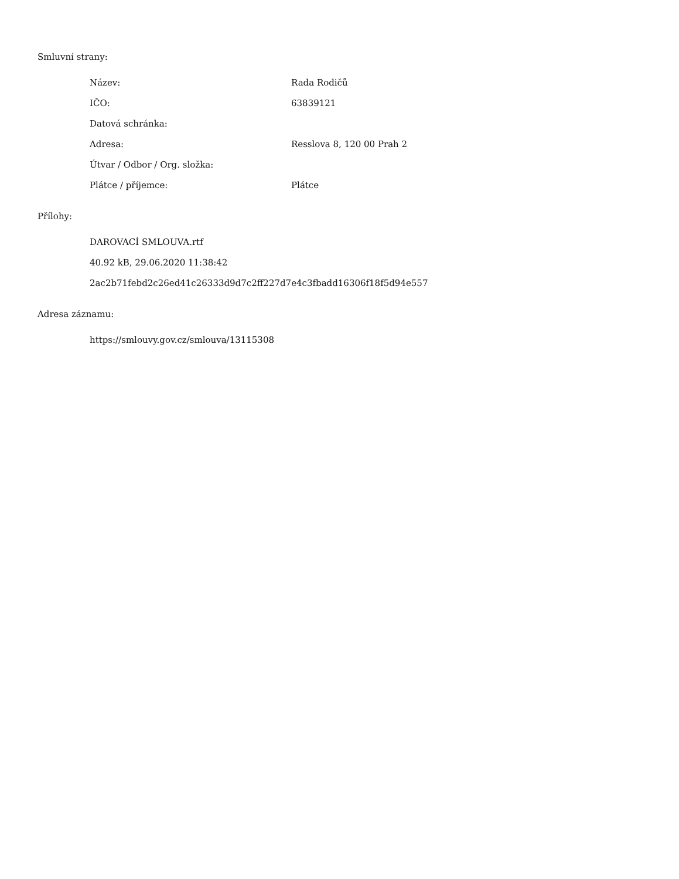Smluvní strany:
| Název: | Rada Rodičů |
| IČO: | 63839121 |
| Datová schránka: | |
| Adresa: | Resslova 8, 120 00 Prah 2 |
| Útvar / Odbor / Org. složka: | |
| Plátce / příjemce: | Plátce |
Přílohy:
DAROVACÍ SMLOUVA.rtf
40.92 kB, 29.06.2020 11:38:42
2ac2b71febd2c26ed41c26333d9d7c2ff227d7e4c3fbadd16306f18f5d94e557
Adresa záznamu:
https://smlouvy.gov.cz/smlouva/13115308